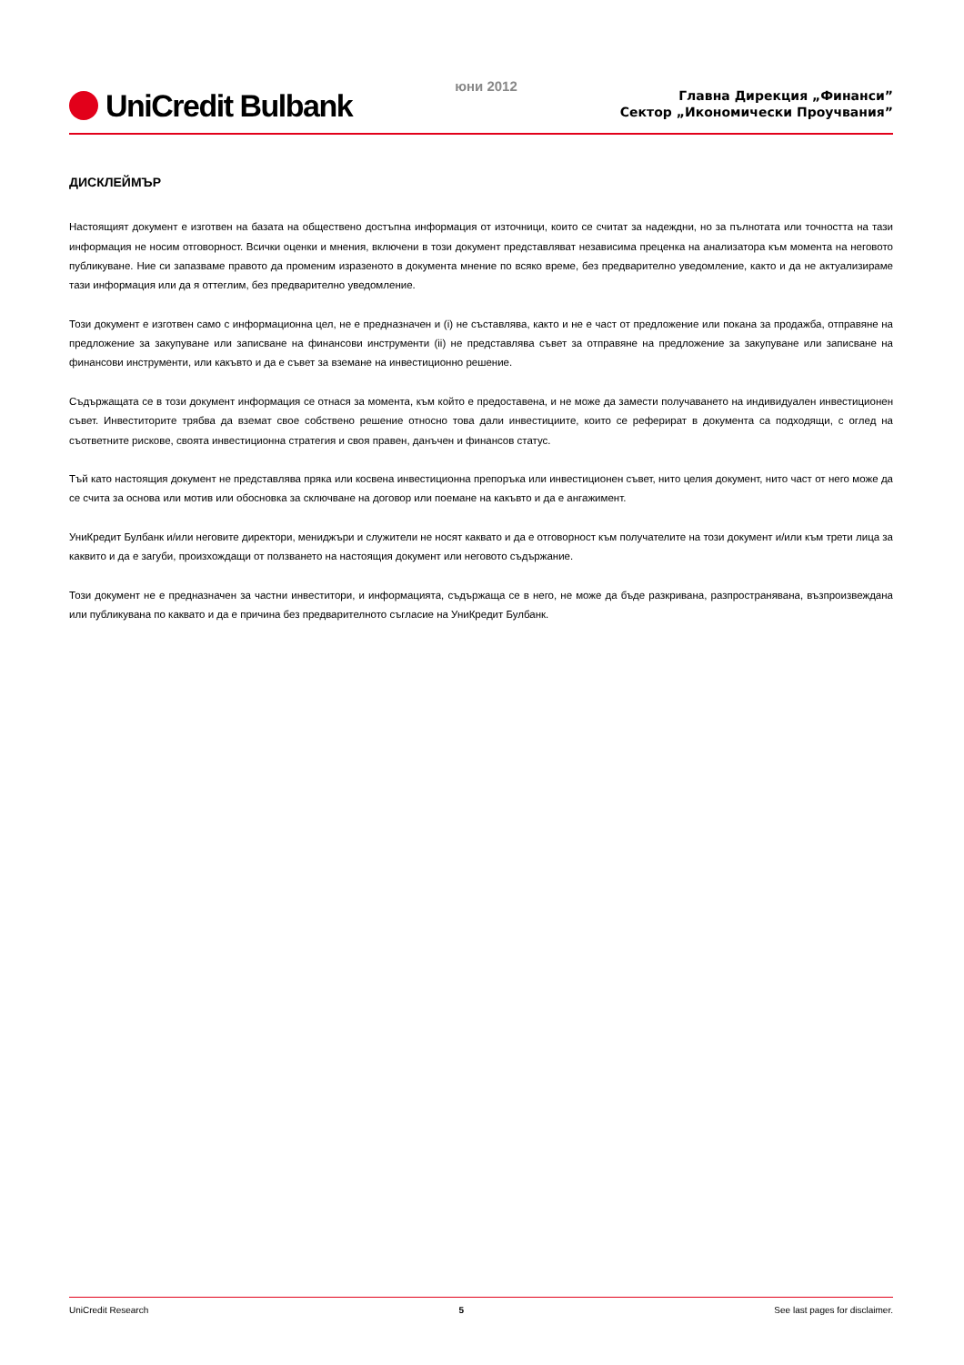UniCredit Bulbank
юни 2012
Главна Дирекция „Финанси”
Сектор „Икономически Проучвания”
ДИСКЛЕЙМЪР
Настоящият документ е изготвен на базата на обществено достъпна информация от източници, които се считат за надеждни, но за пълнотата или точността на тази информация не носим отговорност. Всички оценки и мнения, включени в този документ представляват независима преценка на анализатора към момента на неговото публикуване. Ние си запазваме правото да променим изразеното в документа мнение по всяко време, без предварително уведомление, както и да не актуализираме тази информация или да я оттеглим, без предварително уведомление.
Този документ е изготвен само с информационна цел, не е предназначен и (i) не съставлява, както и не е част от предложение или покана за продажба, отправяне на предложение за закупуване или записване на финансови инструменти (ii) не представлява съвет за отправяне на предложение за закупуване или записване на финансови инструменти, или какъвто и да е съвет за вземане на инвестиционно решение.
Съдържащата се в този документ информация се отнася за момента, към който е предоставена, и не може да замести получаването на индивидуален инвестиционен съвет. Инвеститорите трябва да вземат свое собствено решение относно това дали инвестициите, които се реферират в документа са подходящи, с оглед на съответните рискове, своята инвестиционна стратегия и своя правен, данъчен и финансов статус.
Тъй като настоящия документ не представлява пряка или косвена инвестиционна препоръка или инвестиционен съвет, нито целия документ, нито част от него може да се счита за основа или мотив или обосновка за сключване на договор или поемане на какъвто и да е ангажимент.
УниКредит Булбанк и/или неговите директори, мениджъри и служители не носят каквато и да е отговорност към получателите на този документ и/или към трети лица за каквито и да е загуби, произхождащи от ползването на настоящия документ или неговото съдържание.
Този документ не е предназначен за частни инвеститори, и информацията, съдържаща се в него, не може да бъде разкривана, разпространявана, възпроизвеждана или публикувана по каквато и да е причина без предварителното съгласие на УниКредит Булбанк.
UniCredit Research 5 See last pages for disclaimer.